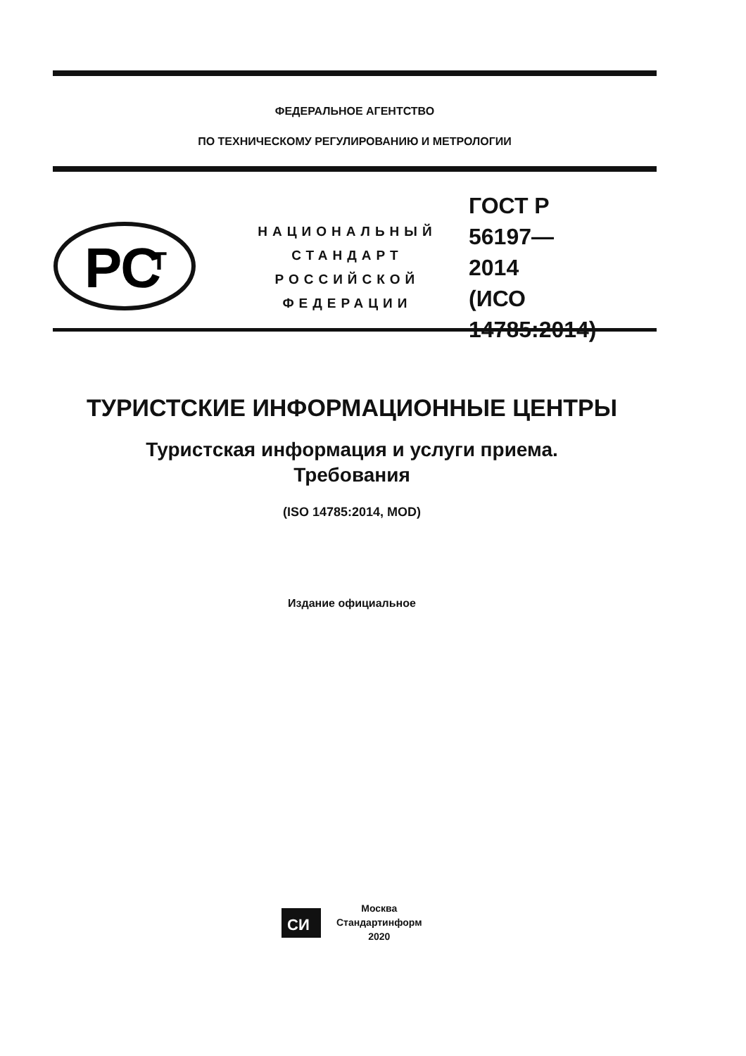ФЕДЕРАЛЬНОЕ АГЕНТСТВО
ПО ТЕХНИЧЕСКОМУ РЕГУЛИРОВАНИЮ И МЕТРОЛОГИИ
РС
Т
НАЦИОНАЛЬНЫЙ
СТАНДАРТ
РОССИЙСКОЙ
ФЕДЕРАЦИИ
ГОСТ Р
56197—
2014
(ИСО 14785:2014)
ТУРИСТСКИЕ ИНФОРМАЦИОННЫЕ ЦЕНТРЫ
Туристская информация и услуги приема.
Требования
(ISO 14785:2014, MOD)
Издание официальное
СИ
Москва
Стандартинформ
2020